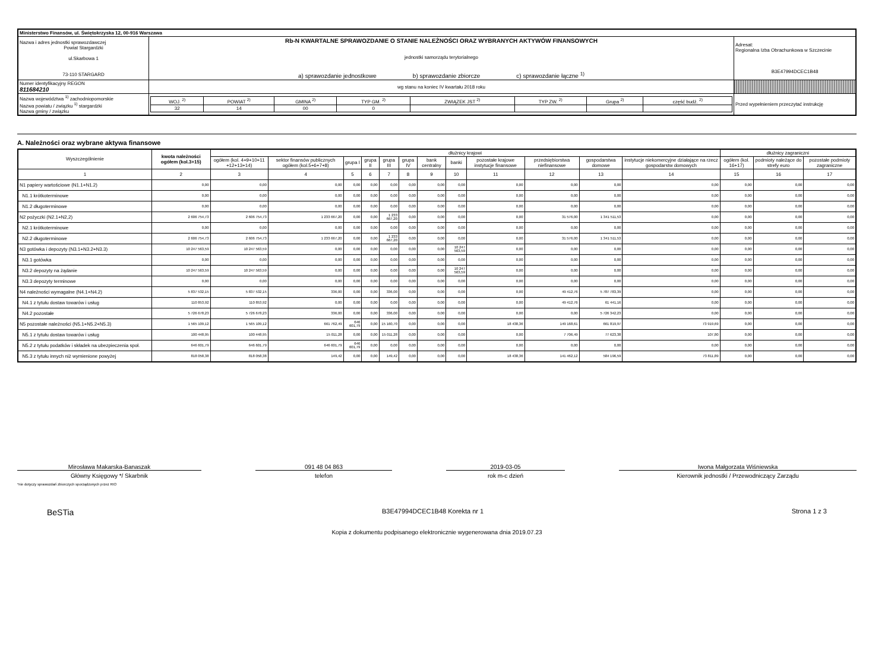| Ministerstwo Finansów, ul. Świętokrzyska 12, 00-916 Warszawa | | | |
| Nazwa i adres jednostki sprawozdawczej Powiat Stargardzki ul.Skarbowa 1 73-110 STARGARD | Rb-N KWARTALNE SPRAWOZDANIE O STANIE NALEŻNOŚCI ORAZ WYBRANYCH AKTYWÓW FINANSOWYCH jednostki samorządu terytorialnego a) sprawozdanie jednostkowe b) sprawozdanie zbiorcze c) sprawozdanie łączne <sup>1)</sup> | | Adresat: Regionalna Izba Obrachunkowa w Szczecinie B3E47994DCEC1B48 |
| Numer identyfikacyjny REGON 811684210 | wg stanu na koniec IV kwartału 2018 roku | | |
| Nazwa województwa <sup>1)</sup> zachodniopomorskie Nazwa powiatu / związku <sup>1)</sup> stargardzki Nazwa gminy / związku | | / WOJ. <sup>2)</sup> / POWIAT <sup>2)</sup> / GMINA <sup>2)</sup> / TYP GM. <sup>2)</sup> / ZWIĄZEK JST <sup>2)</sup> / TYP ZW. <sup>2)</sup> / Grupa <sup>2)</sup> / część budż. <sup>2)</sup> / / 32 / 14 / 00 / 0 / / / / / | Przed wypełnieniem przeczytać instrukcję |
A. Należności oraz wybrane aktywa finansowe
| Wyszczególnienie | kwota należności ogółem (kol.3+15) | dłużnicy krajowi | | | | | | | | | | | | dłużnicy zagraniczni | | |
| --- | --- | --- | --- | --- | --- | --- | --- | --- | --- | --- | --- | --- | --- | --- | --- | --- |
| | | ogółem (kol. 4+9+10+11 +12+13+14) | sektor finansów publicznych ogółem (kol.5+6+7+8) | grupa I | grupa II | grupa III | grupa IV | bank centralny | banki | pozostałe krajowe instytucje finansowe | przedsiębiorstwa niefinansowe | gospodarstwa domowe | instytucje niekomercyjne działające na rzecz gospodarstw domowych | ogółem (kol. 16+17) | podmioty należące do strefy euro | pozostałe podmioty zagraniczne |
| 1 | 2 | 3 | 4 | 5 | 6 | 7 | 8 | 9 | 10 | 11 | 12 | 13 | 14 | 15 | 16 | 17 |
| N1 papiery wartościowe (N1.1+N1.2) | 0,00 | 0,00 | 0,00 | 0,00 | 0,00 | 0,00 | 0,00 | 0,00 | 0,00 | 0,00 | 0,00 | 0,00 | 0,00 | 0,00 | 0,00 | 0,00 |
| N1.1 krótkoterminowe | 0,00 | 0,00 | 0,00 | 0,00 | 0,00 | 0,00 | 0,00 | 0,00 | 0,00 | 0,00 | 0,00 | 0,00 | 0,00 | 0,00 | 0,00 | 0,00 |
| N1.2 długoterminowe | 0,00 | 0,00 | 0,00 | 0,00 | 0,00 | 0,00 | 0,00 | 0,00 | 0,00 | 0,00 | 0,00 | 0,00 | 0,00 | 0,00 | 0,00 | 0,00 |
| N2 pożyczki (N2.1+N2,2) | 2 606 754,73 | 2 606 754,73 | 1 233 667,20 | 0,00 | 0,00 | 1 233 667,20 | 0,00 | 0,00 | 0,00 | 0,00 | 31 576,00 | 1 341 511,53 | 0,00 | 0,00 | 0,00 | 0,00 |
| N2.1 krótkoterminowe | 0,00 | 0,00 | 0,00 | 0,00 | 0,00 | 0,00 | 0,00 | 0,00 | 0,00 | 0,00 | 0,00 | 0,00 | 0,00 | 0,00 | 0,00 | 0,00 |
| N2.2 długoterminowe | 2 606 754,73 | 2 606 754,73 | 1 233 667,20 | 0,00 | 0,00 | 1 233 667,20 | 0,00 | 0,00 | 0,00 | 0,00 | 31 576,00 | 1 341 511,53 | 0,00 | 0,00 | 0,00 | 0,00 |
| N3 gotówka i depozyty (N3.1+N3.2+N3.3) | 10 247 563,59 | 10 247 563,59 | 0,00 | 0,00 | 0,00 | 0,00 | 0,00 | 0,00 | 10 247 563,59 | 0,00 | 0,00 | 0,00 | 0,00 | 0,00 | 0,00 | 0,00 |
| N3.1 gotówka | 0,00 | 0,00 | 0,00 | 0,00 | 0,00 | 0,00 | 0,00 | 0,00 | 0,00 | 0,00 | 0,00 | 0,00 | 0,00 | 0,00 | 0,00 | 0,00 |
| N3.2 depozyty na żądanie | 10 247 563,59 | 10 247 563,59 | 0,00 | 0,00 | 0,00 | 0,00 | 0,00 | 0,00 | 10 247 563,59 | 0,00 | 0,00 | 0,00 | 0,00 | 0,00 | 0,00 | 0,00 |
| N3.3 depozyty terminowe | 0,00 | 0,00 | 0,00 | 0,00 | 0,00 | 0,00 | 0,00 | 0,00 | 0,00 | 0,00 | 0,00 | 0,00 | 0,00 | 0,00 | 0,00 | 0,00 |
| N4 należności wymagalne (N4.1+N4.2) | 5 837 532,15 | 5 837 532,15 | 336,00 | 0,00 | 0,00 | 336,00 | 0,00 | 0,00 | 0,00 | 0,00 | 49 412,76 | 5 787 783,39 | 0,00 | 0,00 | 0,00 | 0,00 |
| N4.1 z tytułu dostaw towarów i usług | 110 853,92 | 110 853,92 | 0,00 | 0,00 | 0,00 | 0,00 | 0,00 | 0,00 | 0,00 | 0,00 | 49 412,76 | 61 441,16 | 0,00 | 0,00 | 0,00 | 0,00 |
| N4.2 pozostałe | 5 726 678,23 | 5 726 678,23 | 336,00 | 0,00 | 0,00 | 336,00 | 0,00 | 0,00 | 0,00 | 0,00 | 0,00 | 5 726 342,23 | 0,00 | 0,00 | 0,00 | 0,00 |
| N5 pozostałe należności (N5.1+N5.2+N5.3) | 1 565 109,12 | 1 565 109,12 | 661 762,49 | 646 601,79 | 0,00 | 15 160,70 | 0,00 | 0,00 | 0,00 | 18 438,36 | 149 168,61 | 661 819,97 | 73 919,69 | 0,00 | 0,00 | 0,00 |
| N5.1 z tytułu dostaw towarów i usług | 100 448,95 | 100 448,95 | 15 011,28 | 0,00 | 0,00 | 15 011,28 | 0,00 | 0,00 | 0,00 | 0,00 | 7 706,49 | 77 623,38 | 107,80 | 0,00 | 0,00 | 0,00 |
| N5.2 z tytułu podatków i składek na ubezpieczenia społ. | 646 601,79 | 646 601,79 | 646 601,79 | 646 601,79 | 0,00 | 0,00 | 0,00 | 0,00 | 0,00 | 0,00 | 0,00 | 0,00 | 0,00 | 0,00 | 0,00 | 0,00 |
| N5.3 z tytułu innych niż wymienione powyżej | 818 058,38 | 818 058,38 | 149,42 | 0,00 | 0,00 | 149,42 | 0,00 | 0,00 | 0,00 | 18 438,36 | 141 462,12 | 584 196,59 | 73 811,89 | 0,00 | 0,00 | 0,00 |
Mirosława Makarska-Banaszak
Główny Księgowy */ Skarbnik
*nie dotyczy sprawozdań zbiorczych sporządzonych przez RIO
091 48 04 863
telefon
2019-03-05
rok m-c dzień
Iwona Małgorzata Wiśniewska
Kierownik jednostki / Przewodniczący Zarządu
BeSTia B3E47994DCEC1B48 Korekta nr 1 Strona 1 z 3
Kopia z dokumentu podpisanego elektronicznie wygenerowana dnia 2019.07.23